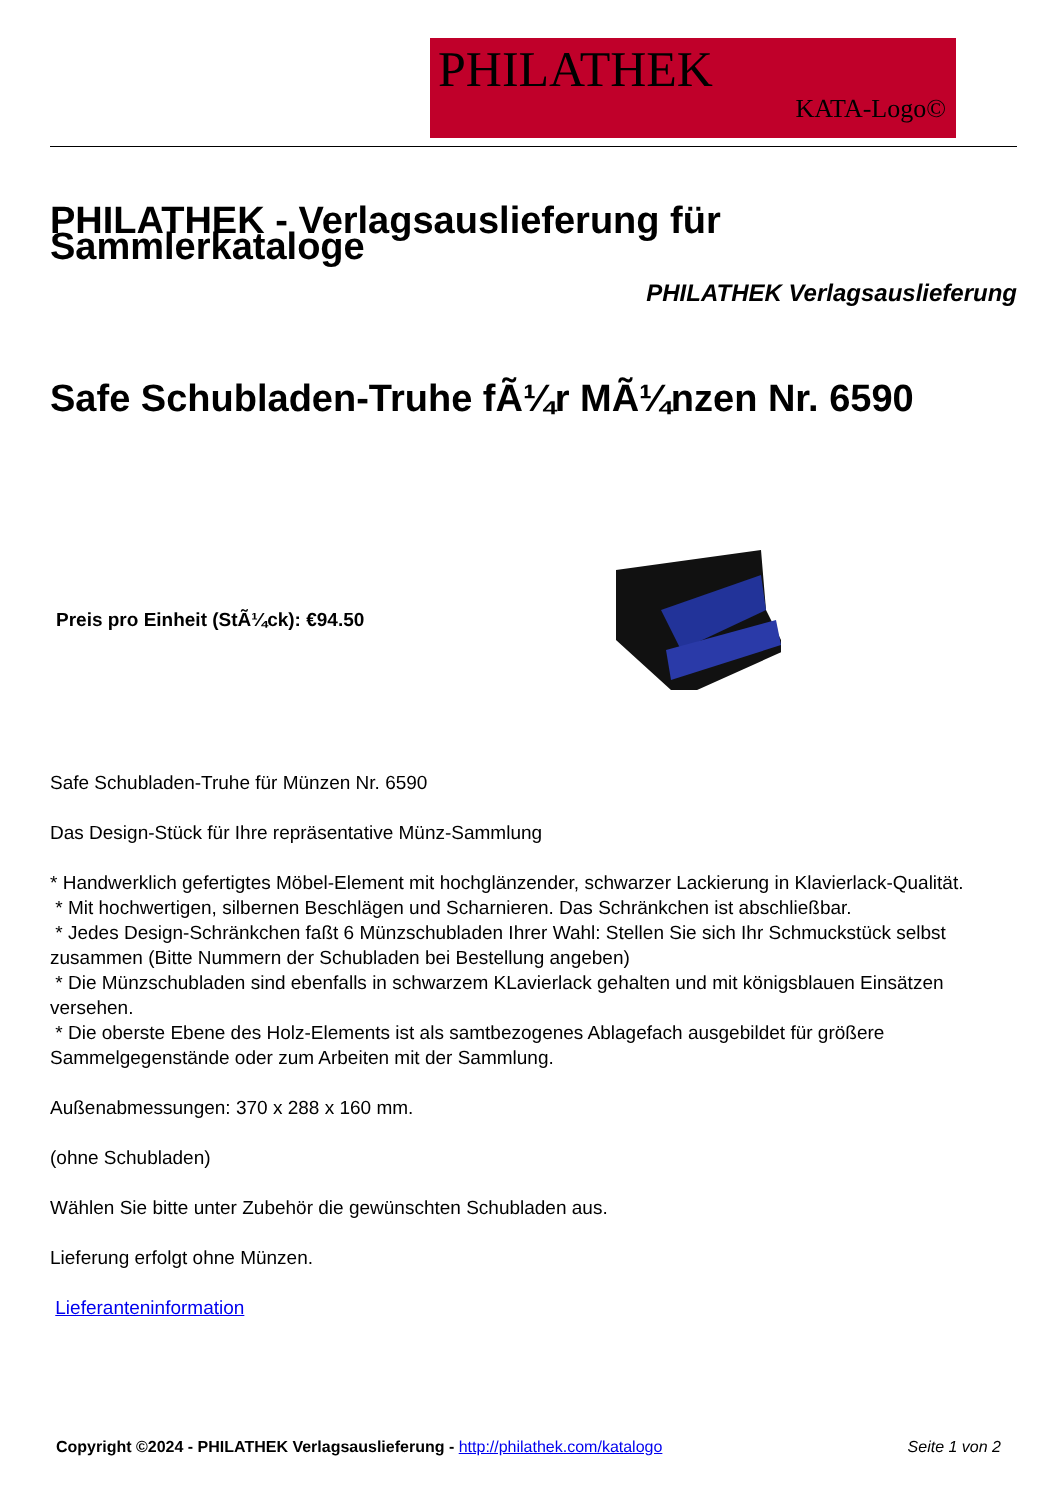PHILATHEK
KATA-Logo©
PHILATHEK - Verlagsauslieferung für Sammlerkataloge
PHILATHEK Verlagsauslieferung
Safe Schubladen-Truhe fÃ¼r MÃ¼nzen Nr. 6590
Preis pro Einheit (StÃ¼ck): €94.50
Safe Schubladen-Truhe für Münzen Nr. 6590
Das Design-Stück für Ihre repräsentative Münz-Sammlung
* Handwerklich gefertigtes Möbel-Element mit hochglänzender, schwarzer Lackierung in Klavierlack-Qualität.
* Mit hochwertigen, silbernen Beschlägen und Scharnieren. Das Schränkchen ist abschließbar.
* Jedes Design-Schränkchen faßt 6 Münzschubladen Ihrer Wahl: Stellen Sie sich Ihr Schmuckstück selbst zusammen (Bitte Nummern der Schubladen bei Bestellung angeben)
* Die Münzschubladen sind ebenfalls in schwarzem KLavierlack gehalten und mit königsblauen Einsätzen versehen.
* Die oberste Ebene des Holz-Elements ist als samtbezogenes Ablagefach ausgebildet für größere Sammelgegenstände oder zum Arbeiten mit der Sammlung.
Außenabmessungen: 370 x 288 x 160 mm.
(ohne Schubladen)
Wählen Sie bitte unter Zubehör die gewünschten Schubladen aus.
Lieferung erfolgt ohne Münzen.
Lieferanteninformation
Copyright ©2024 - PHILATHEK Verlagsauslieferung - http://philathek.com/katalogo Seite 1 von 2